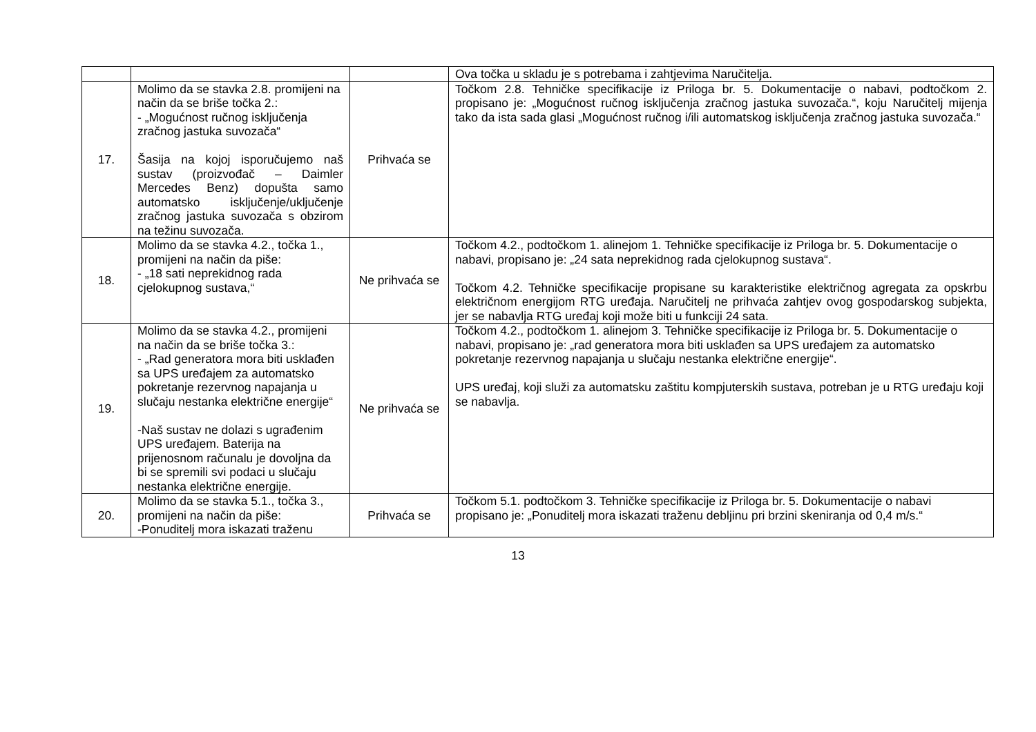| | | | Ova točka u skladu je s potrebama i zahtjevima Naručitelja. |
| 17. | Molimo da se stavka 2.8. promijeni na način da se briše točka 2.: - „Mogućnost ručnog isključenja zračnog jastuka suvozača“ Šasija na kojoj isporučujemo naš sustav (proizvođač – Daimler Mercedes Benz) dopušta samo automatsko isključenje/uključenje zračnog jastuka suvozača s obzirom na težinu suvozača. | Prihvaća se | Točkom 2.8. Tehničke specifikacije iz Priloga br. 5. Dokumentacije o nabavi, podtočkom 2. propisano je: „Mogućnost ručnog isključenja zračnog jastuka suvozača.“, koju Naručitelj mijenja tako da ista sada glasi „Mogućnost ručnog i/ili automatskog isključenja zračnog jastuka suvozača.“ |
| 18. | Molimo da se stavka 4.2., točka 1., promijeni na način da piše: - „18 sati neprekidnog rada cjelokupnog sustava,“ | Ne prihvaća se | Točkom 4.2., podtočkom 1. alinejom 1. Tehničke specifikacije iz Priloga br. 5. Dokumentacije o nabavi, propisano je: „24 sata neprekidnog rada cjelokupnog sustava“. Točkom 4.2. Tehničke specifikacije propisane su karakteristike električnog agregata za opskrbu električnom energijom RTG uređaja. Naručitelj ne prihvaća zahtjev ovog gospodarskog subjekta, jer se nabavlja RTG uređaj koji može biti u funkciji 24 sata. |
| 19. | Molimo da se stavka 4.2., promijeni na način da se briše točka 3.: - „Rad generatora mora biti usklađen sa UPS uređajem za automatsko pokretanje rezervnog napajanja u slučaju nestanka električne energije“ -Naš sustav ne dolazi s ugrađenim UPS uređajem. Baterija na prijenosnom računalu je dovoljna da bi se spremili svi podaci u slučaju nestanka električne energije. | Ne prihvaća se | Točkom 4.2., podtočkom 1. alinejom 3. Tehničke specifikacije iz Priloga br. 5. Dokumentacije o nabavi, propisano je: „rad generatora mora biti usklađen sa UPS uređajem za automatsko pokretanje rezervnog napajanja u slučaju nestanka električne energije“. UPS uređaj, koji služi za automatsku zaštitu kompjuterskih sustava, potreban je u RTG uređaju koji se nabavlja. |
| 20. | Molimo da se stavka 5.1., točka 3., promijeni na način da piše: -Ponuditelj mora iskazati traženu | Prihvaća se | Točkom 5.1. podtočkom 3. Tehničke specifikacije iz Priloga br. 5. Dokumentacije o nabavi propisano je: „Ponuditelj mora iskazati traženu debljinu pri brzini skeniranja od 0,4 m/s.“ |
13